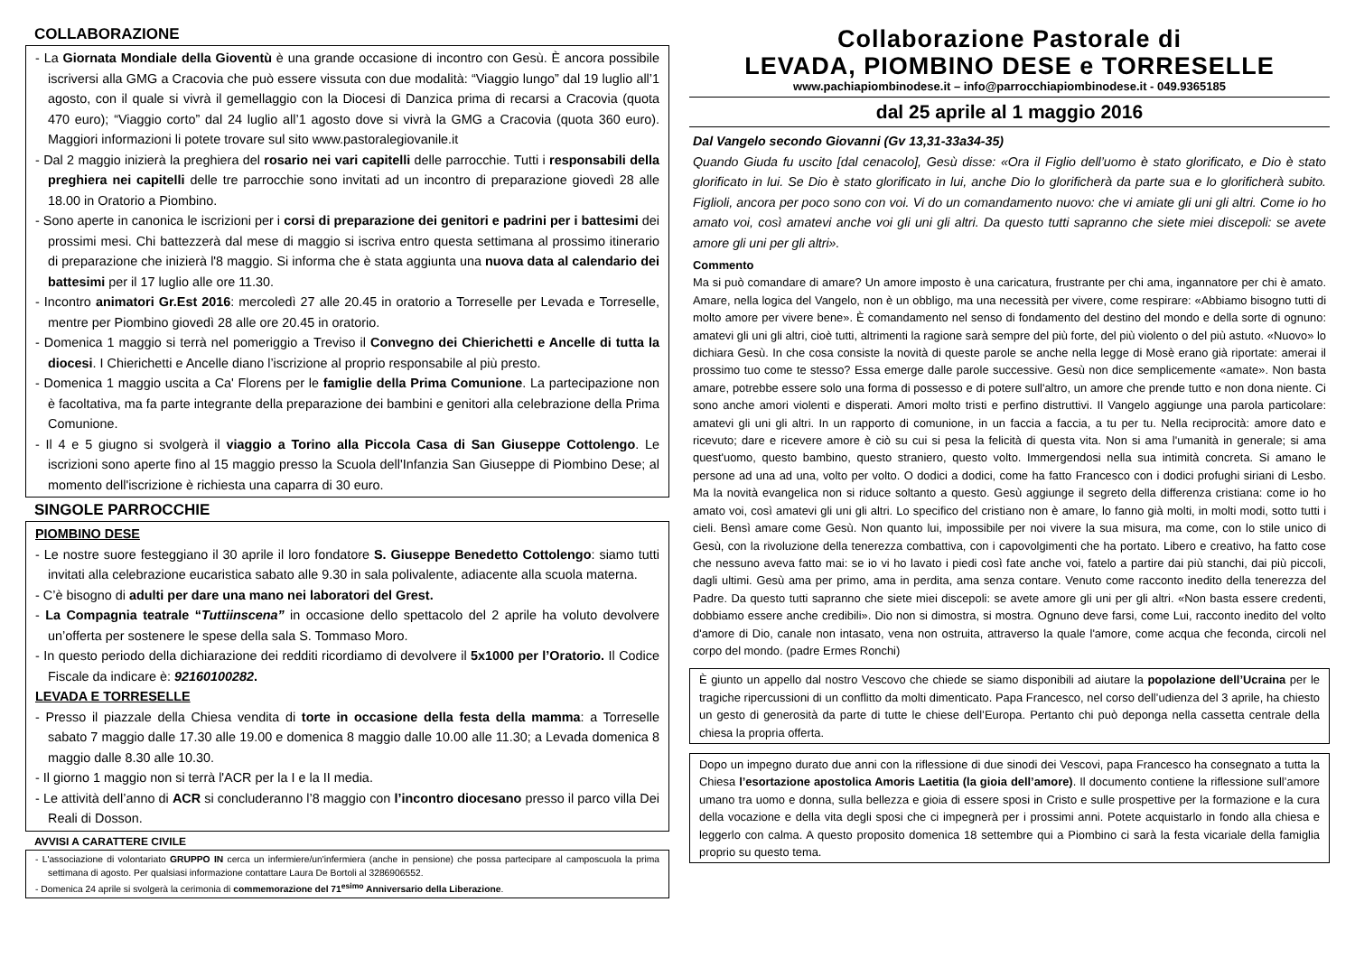COLLABORAZIONE
- La Giornata Mondiale della Gioventù è una grande occasione di incontro con Gesù. È ancora possibile iscriversi alla GMG a Cracovia che può essere vissuta con due modalità: “Viaggio lungo” dal 19 luglio all’1 agosto, con il quale si vivrà il gemellaggio con la Diocesi di Danzica prima di recarsi a Cracovia (quota 470 euro); “Viaggio corto” dal 24 luglio all’1 agosto dove si vivrà la GMG a Cracovia (quota 360 euro). Maggiori informazioni li potete trovare sul sito www.pastoralegiovanile.it
- Dal 2 maggio inizierà la preghiera del rosario nei vari capitelli delle parrocchie. Tutti i responsabili della preghiera nei capitelli delle tre parrocchie sono invitati ad un incontro di preparazione giovedì 28 alle 18.00 in Oratorio a Piombino.
- Sono aperte in canonica le iscrizioni per i corsi di preparazione dei genitori e padrini per i battesimi dei prossimi mesi. Chi battezzerà dal mese di maggio si iscriva entro questa settimana al prossimo itinerario di preparazione che inizierà l'8 maggio. Si informa che è stata aggiunta una nuova data al calendario dei battesimi per il 17 luglio alle ore 11.30.
- Incontro animatori Gr.Est 2016: mercoledì 27 alle 20.45 in oratorio a Torreselle per Levada e Torreselle, mentre per Piombino giovedì 28 alle ore 20.45 in oratorio.
- Domenica 1 maggio si terrà nel pomeriggio a Treviso il Convegno dei Chierichetti e Ancelle di tutta la diocesi. I Chierichetti e Ancelle diano l’iscrizione al proprio responsabile al più presto.
- Domenica 1 maggio uscita a Ca' Florens per le famiglie della Prima Comunione. La partecipazione non è facoltativa, ma fa parte integrante della preparazione dei bambini e genitori alla celebrazione della Prima Comunione.
- Il 4 e 5 giugno si svolgerà il viaggio a Torino alla Piccola Casa di San Giuseppe Cottolengo. Le iscrizioni sono aperte fino al 15 maggio presso la Scuola dell'Infanzia San Giuseppe di Piombino Dese; al momento dell'iscrizione è richiesta una caparra di 30 euro.
SINGOLE PARROCCHIE
PIOMBINO DESE
- Le nostre suore festeggiano il 30 aprile il loro fondatore S. Giuseppe Benedetto Cottolengo: siamo tutti invitati alla celebrazione eucaristica sabato alle 9.30 in sala polivalente, adiacente alla scuola materna.
- C’è bisogno di adulti per dare una mano nei laboratori del Grest.
- La Compagnia teatrale “Tuttiinscena” in occasione dello spettacolo del 2 aprile ha voluto devolvere un’offerta per sostenere le spese della sala S. Tommaso Moro.
- In questo periodo della dichiarazione dei redditi ricordiamo di devolvere il 5x1000 per l’Oratorio. Il Codice Fiscale da indicare è: 92160100282.
LEVADA E TORRESELLE
- Presso il piazzale della Chiesa vendita di torte in occasione della festa della mamma: a Torreselle sabato 7 maggio dalle 17.30 alle 19.00 e domenica 8 maggio dalle 10.00 alle 11.30; a Levada domenica 8 maggio dalle 8.30 alle 10.30.
- Il giorno 1 maggio non si terrà l'ACR per la I e la II media.
- Le attività dell’anno di ACR si concluderanno l’8 maggio con l’incontro diocesano presso il parco villa Dei Reali di Dosson.
AVVISI A CARATTERE CIVILE
- L'associazione di volontariato GRUPPO IN cerca un infermiere/un'infermiera (anche in pensione) che possa partecipare al camposcuola la prima settimana di agosto. Per qualsiasi informazione contattare Laura De Bortoli al 3286906552.
- Domenica 24 aprile si svolgerà la cerimonia di commemorazione del 71<sup>esimo</sup> Anniversario della Liberazione.
Collaborazione Pastorale di
LEVADA, PIOMBINO DESE e TORRESELLE
www.pachiapiombinodese.it – info@parrocchiapiombinodese.it - 049.9365185
dal 25 aprile al 1 maggio 2016
Dal Vangelo secondo Giovanni (Gv 13,31-33a34-35)
Quando Giuda fu uscito [dal cenacolo], Gesù disse: «Ora il Figlio dell’uomo è stato glorificato, e Dio è stato glorificato in lui. Se Dio è stato glorificato in lui, anche Dio lo glorificherà da parte sua e lo glorificherà subito. Figlioli, ancora per poco sono con voi. Vi do un comandamento nuovo: che vi amiate gli uni gli altri. Come io ho amato voi, così amatevi anche voi gli uni gli altri. Da questo tutti sapranno che siete miei discepoli: se avete amore gli uni per gli altri».
Commento
Ma si può comandare di amare? Un amore imposto è una caricatura, frustrante per chi ama, ingannatore per chi è amato. Amare, nella logica del Vangelo, non è un obbligo, ma una necessità per vivere, come respirare: «Abbiamo bisogno tutti di molto amore per vivere bene». È comandamento nel senso di fondamento del destino del mondo e della sorte di ognuno: amatevi gli uni gli altri, cioè tutti, altrimenti la ragione sarà sempre del più forte, del più violento o del più astuto. «Nuovo» lo dichiara Gesù. In che cosa consiste la novità di queste parole se anche nella legge di Mosè erano già riportate: amerai il prossimo tuo come te stesso? Essa emerge dalle parole successive. Gesù non dice semplicemente «amate». Non basta amare, potrebbe essere solo una forma di possesso e di potere sull'altro, un amore che prende tutto e non dona niente. Ci sono anche amori violenti e disperati. Amori molto tristi e perfino distruttivi. Il Vangelo aggiunge una parola particolare: amatevi gli uni gli altri. In un rapporto di comunione, in un faccia a faccia, a tu per tu. Nella reciprocità: amore dato e ricevuto; dare e ricevere amore è ciò su cui si pesa la felicità di questa vita. Non si ama l'umanità in generale; si ama quest'uomo, questo bambino, questo straniero, questo volto. Immergendosi nella sua intimità concreta. Si amano le persone ad una ad una, volto per volto. O dodici a dodici, come ha fatto Francesco con i dodici profughi siriani di Lesbo. Ma la novità evangelica non si riduce soltanto a questo. Gesù aggiunge il segreto della differenza cristiana: come io ho amato voi, così amatevi gli uni gli altri. Lo specifico del cristiano non è amare, lo fanno già molti, in molti modi, sotto tutti i cieli. Bensì amare come Gesù. Non quanto lui, impossibile per noi vivere la sua misura, ma come, con lo stile unico di Gesù, con la rivoluzione della tenerezza combattiva, con i capovolgimenti che ha portato. Libero e creativo, ha fatto cose che nessuno aveva fatto mai: se io vi ho lavato i piedi così fate anche voi, fatelo a partire dai più stanchi, dai più piccoli, dagli ultimi. Gesù ama per primo, ama in perdita, ama senza contare. Venuto come racconto inedito della tenerezza del Padre. Da questo tutti sapranno che siete miei discepoli: se avete amore gli uni per gli altri. «Non basta essere credenti, dobbiamo essere anche credibili». Dio non si dimostra, si mostra. Ognuno deve farsi, come Lui, racconto inedito del volto d'amore di Dio, canale non intasato, vena non ostruita, attraverso la quale l'amore, come acqua che feconda, circoli nel corpo del mondo. (padre Ermes Ronchi)
È giunto un appello dal nostro Vescovo che chiede se siamo disponibili ad aiutare la popolazione dell’Ucraina per le tragiche ripercussioni di un conflitto da molti dimenticato. Papa Francesco, nel corso dell’udienza del 3 aprile, ha chiesto un gesto di generosità da parte di tutte le chiese dell’Europa. Pertanto chi può deponga nella cassetta centrale della chiesa la propria offerta.
Dopo un impegno durato due anni con la riflessione di due sinodi dei Vescovi, papa Francesco ha consegnato a tutta la Chiesa l’esortazione apostolica Amoris Laetitia (la gioia dell’amore). Il documento contiene la riflessione sull’amore umano tra uomo e donna, sulla bellezza e gioia di essere sposi in Cristo e sulle prospettive per la formazione e la cura della vocazione e della vita degli sposi che ci impegnerà per i prossimi anni. Potete acquistarlo in fondo alla chiesa e leggerlo con calma. A questo proposito domenica 18 settembre qui a Piombino ci sarà la festa vicariale della famiglia proprio su questo tema.